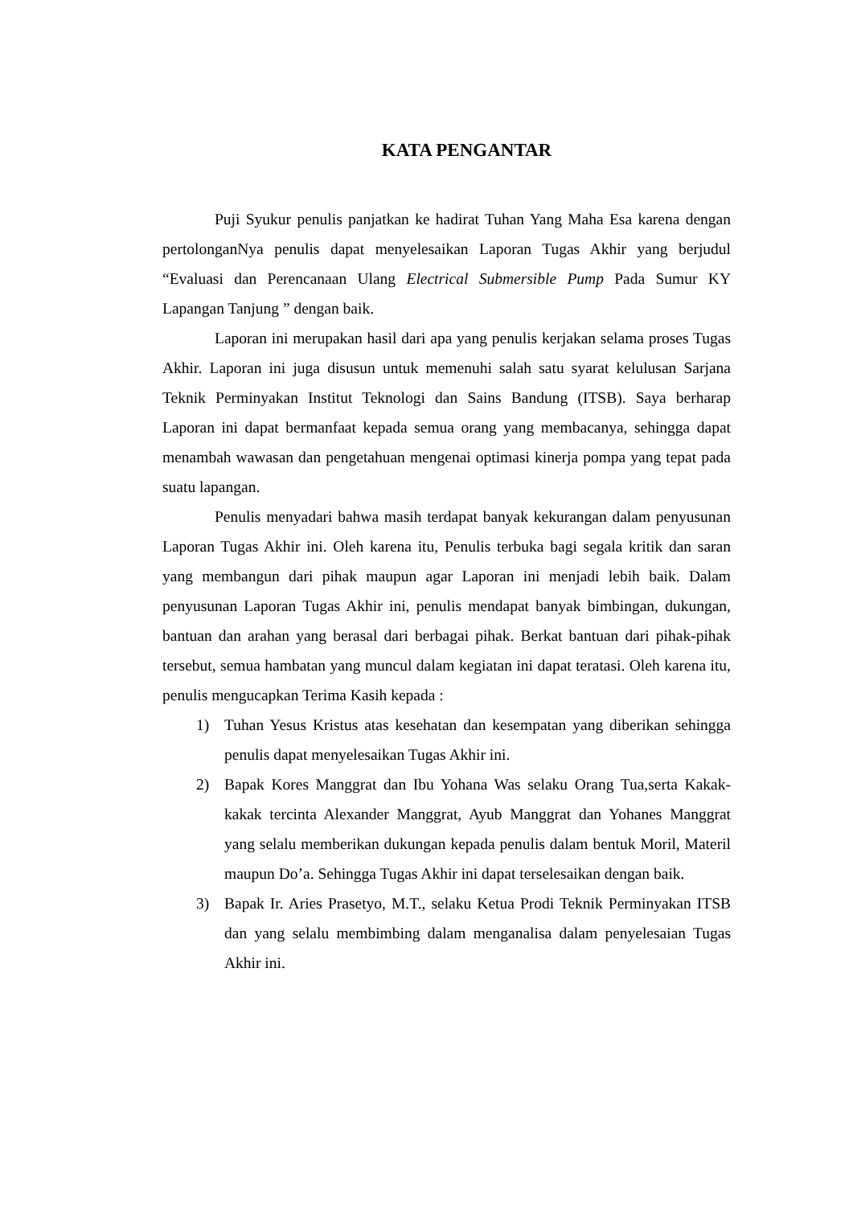KATA PENGANTAR
Puji Syukur penulis panjatkan ke hadirat Tuhan Yang Maha Esa karena dengan pertolonganNya penulis dapat menyelesaikan Laporan Tugas Akhir yang berjudul “Evaluasi dan Perencanaan Ulang Electrical Submersible Pump Pada Sumur KY Lapangan Tanjung ” dengan baik.
Laporan ini merupakan hasil dari apa yang penulis kerjakan selama proses Tugas Akhir. Laporan ini juga disusun untuk memenuhi salah satu syarat kelulusan Sarjana Teknik Perminyakan Institut Teknologi dan Sains Bandung (ITSB). Saya berharap Laporan ini dapat bermanfaat kepada semua orang yang membacanya, sehingga dapat menambah wawasan dan pengetahuan mengenai optimasi kinerja pompa yang tepat pada suatu lapangan.
Penulis menyadari bahwa masih terdapat banyak kekurangan dalam penyusunan Laporan Tugas Akhir ini. Oleh karena itu, Penulis terbuka bagi segala kritik dan saran yang membangun dari pihak maupun agar Laporan ini menjadi lebih baik. Dalam penyusunan Laporan Tugas Akhir ini, penulis mendapat banyak bimbingan, dukungan, bantuan dan arahan yang berasal dari berbagai pihak. Berkat bantuan dari pihak-pihak tersebut, semua hambatan yang muncul dalam kegiatan ini dapat teratasi. Oleh karena itu, penulis mengucapkan Terima Kasih kepada :
1) Tuhan Yesus Kristus atas kesehatan dan kesempatan yang diberikan sehingga penulis dapat menyelesaikan Tugas Akhir ini.
2) Bapak Kores Manggrat dan Ibu Yohana Was selaku Orang Tua,serta Kakak-kakak tercinta Alexander Manggrat, Ayub Manggrat dan Yohanes Manggrat yang selalu memberikan dukungan kepada penulis dalam bentuk Moril, Materil maupun Do’a. Sehingga Tugas Akhir ini dapat terselesaikan dengan baik.
3) Bapak Ir. Aries Prasetyo, M.T., selaku Ketua Prodi Teknik Perminyakan ITSB dan yang selalu membimbing dalam menganalisa dalam penyelesaian Tugas Akhir ini.